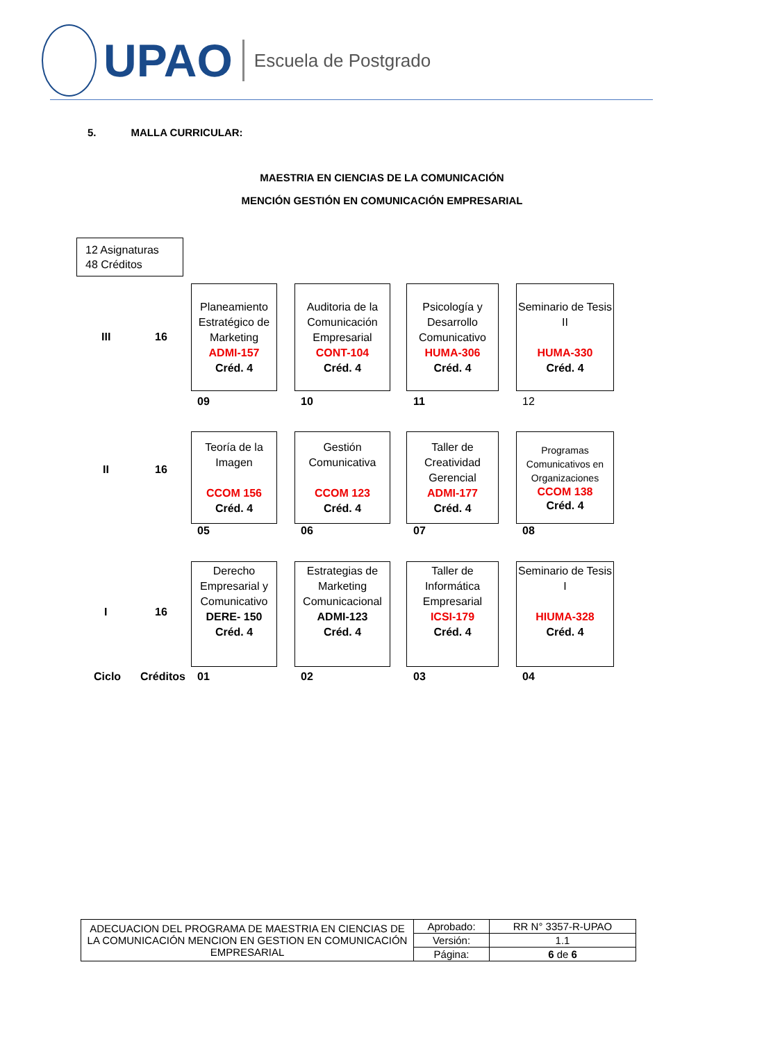UPAO Escuela de Postgrado
5. MALLA CURRICULAR:
MAESTRIA EN CIENCIAS DE LA COMUNICACIÓN
MENCIÓN GESTIÓN EN COMUNICACIÓN EMPRESARIAL
12 Asignaturas
48 Créditos
III 16
Planeamiento Estratégico de Marketing
ADMI-157
Créd. 4
Auditoria de la Comunicación Empresarial
CONT-104
Créd. 4
Psicología y Desarrollo Comunicativo
HUMA-306
Créd. 4
Seminario de Tesis II
HUMA-330
Créd. 4
09 10 11 12
II 16
Teoría de la Imagen
CCOM 156
Créd. 4
Gestión Comunicativa
CCOM 123
Créd. 4
Taller de Creatividad Gerencial
ADMI-177
Créd. 4
Programas Comunicativos en Organizaciones
CCOM 138
Créd. 4
05 06 07 08
I 16
Derecho Empresarial y Comunicativo
DERE- 150
Créd. 4
Estrategias de Marketing Comunicacional
ADMI-123
Créd. 4
Taller de Informática Empresarial
ICSI-179
Créd. 4
Seminario de Tesis I
HIUMA-328
Créd. 4
Ciclo Créditos 01 02 03 04
| ADECUACION DEL PROGRAMA DE MAESTRIA EN CIENCIAS DE LA COMUNICACIÓN MENCION EN GESTION EN COMUNICACIÓN EMPRESARIAL | Aprobado: | RR N° 3357-R-UPAO |
| | Versión: | 1.1 |
| | Página: | 6 de 6 |